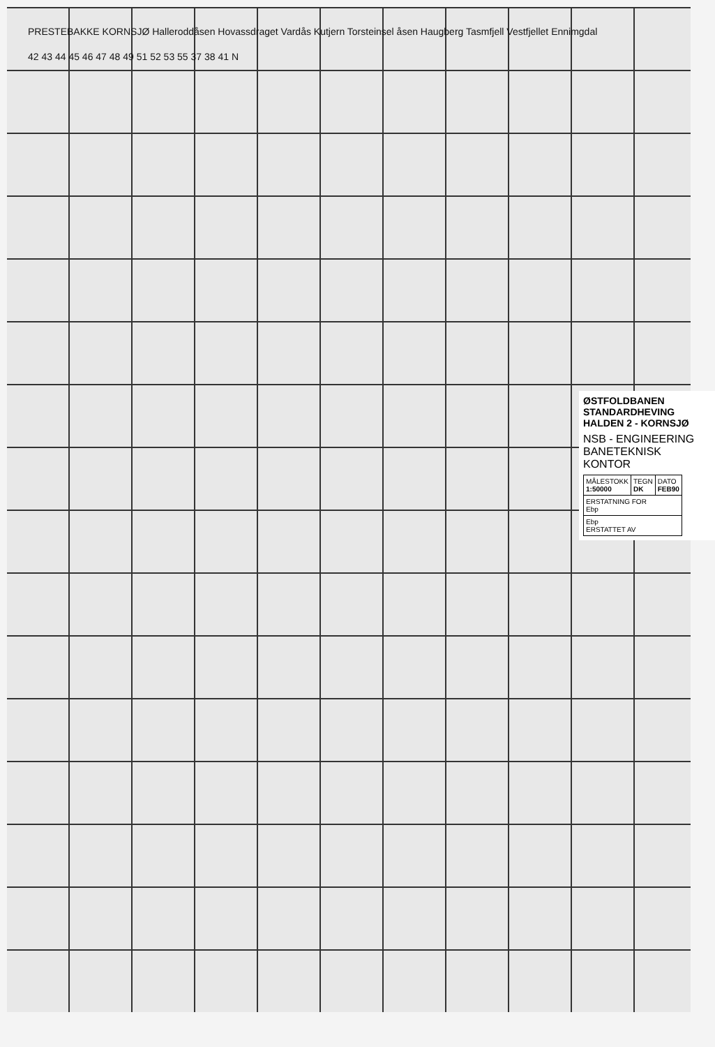PRESTEBAKKE KORNSJØ Halleroddåsen Hovassdraget Vardås Kutjern Torsteinsel åsen Haugberg Tasmfjell Vestfjellet Ennimgdal
42 43 44 45 46 47 48 49 51 52 53 55 37 38 41 N
ØSTFOLDBANEN
STANDARDHEVING
HALDEN 2 - KORNSJØ
NSB - ENGINEERING
BANETEKNISK KONTOR
| MÅLESTOKK 1:50000 | TEGN DK | DATO FEB90 |
| ERSTATNING FOR Ebp | | |
| Ebp ERSTATTET AV | | |